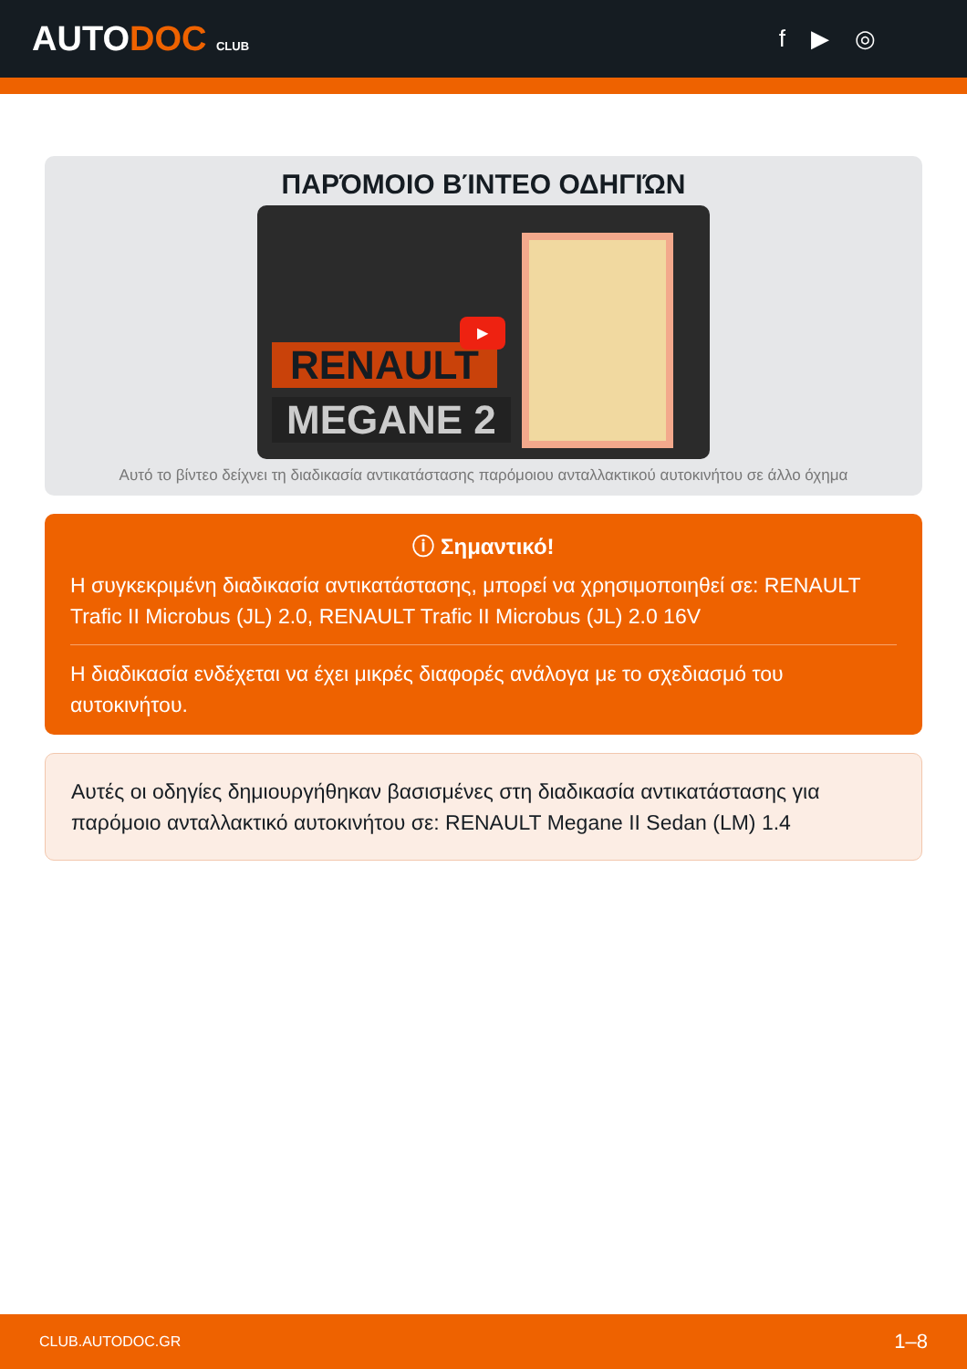AUTODOC CLUB
f ▶ ◎
ΠΑΡΌΜΟΙΟ ΒΊΝΤΕΟ ΟΔΗΓΙΏΝ
RENAULT
MEGANE 2
▶
Αυτό το βίντεο δείχνει τη διαδικασία αντικατάστασης παρόμοιου ανταλλακτικού αυτοκινήτου σε άλλο όχημα
ⓘ Σημαντικό!
Η συγκεκριμένη διαδικασία αντικατάστασης, μπορεί να χρησιμοποιηθεί σε: RENAULT Trafic II Microbus (JL) 2.0, RENAULT Trafic II Microbus (JL) 2.0 16V
Η διαδικασία ενδέχεται να έχει μικρές διαφορές ανάλογα με το σχεδιασμό του αυτοκινήτου.
Αυτές οι οδηγίες δημιουργήθηκαν βασισμένες στη διαδικασία αντικατάστασης για παρόμοιο ανταλλακτικό αυτοκινήτου σε: RENAULT Megane II Sedan (LM) 1.4
CLUB.AUTODOC.GR 1–8